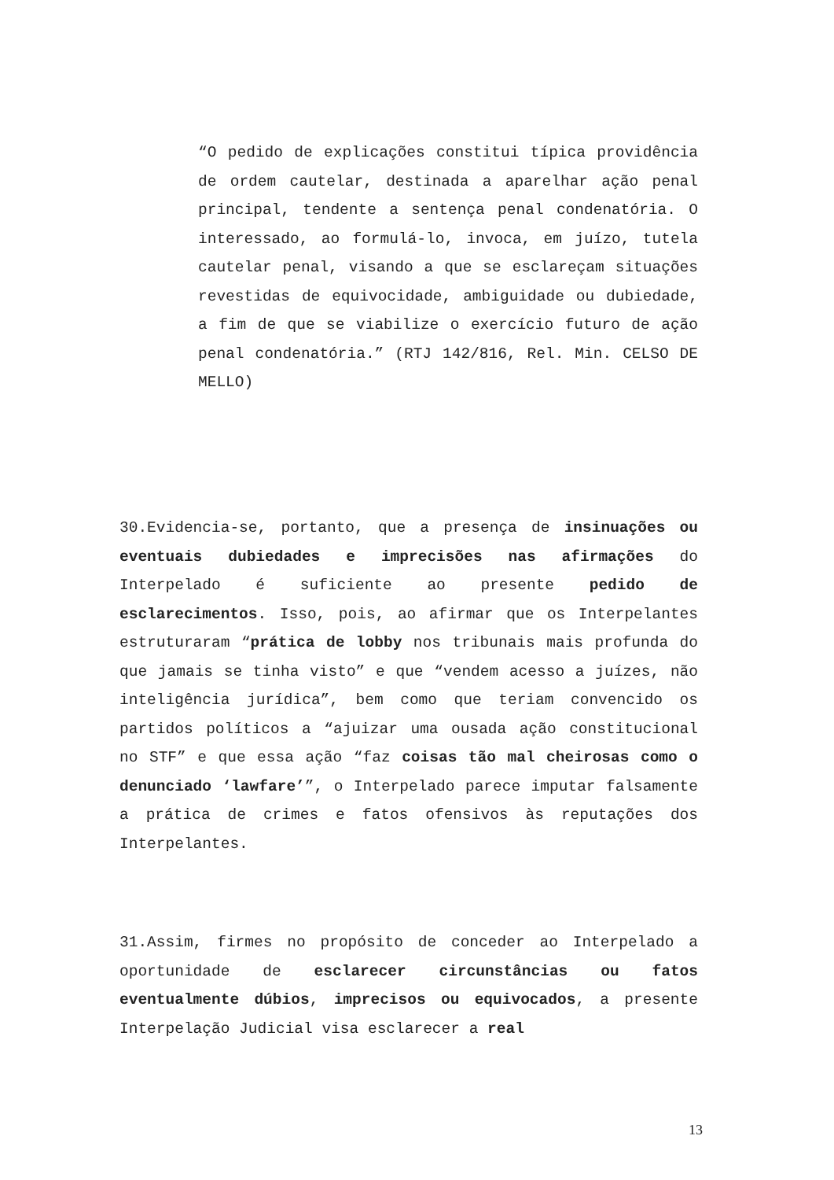“O pedido de explicações constitui típica providência de ordem cautelar, destinada a aparelhar ação penal principal, tendente a sentença penal condenatória. O interessado, ao formulá-lo, invoca, em juízo, tutela cautelar penal, visando a que se esclareçam situações revestidas de equivocidade, ambiguidade ou dubiedade, a fim de que se viabilize o exercício futuro de ação penal condenatória.” (RTJ 142/816, Rel. Min. CELSO DE MELLO)
30.Evidencia-se, portanto, que a presença de insinuações ou eventuais dubiedades e imprecisões nas afirmações do Interpelado é suficiente ao presente pedido de esclarecimentos. Isso, pois, ao afirmar que os Interpelantes estruturaram “prática de lobby nos tribunais mais profunda do que jamais se tinha visto” e que “vendem acesso a juízes, não inteligência jurídica”, bem como que teriam convencido os partidos políticos a “ajuizar uma ousada ação constitucional no STF” e que essa ação “faz coisas tão mal cheirosas como o denunciado ‘lawfare’”, o Interpelado parece imputar falsamente a prática de crimes e fatos ofensivos às reputações dos Interpelantes.
31.Assim, firmes no propósito de conceder ao Interpelado a oportunidade de esclarecer circunstâncias ou fatos eventualmente dúbios, imprecisos ou equivocados, a presente Interpelação Judicial visa esclarecer a real
13